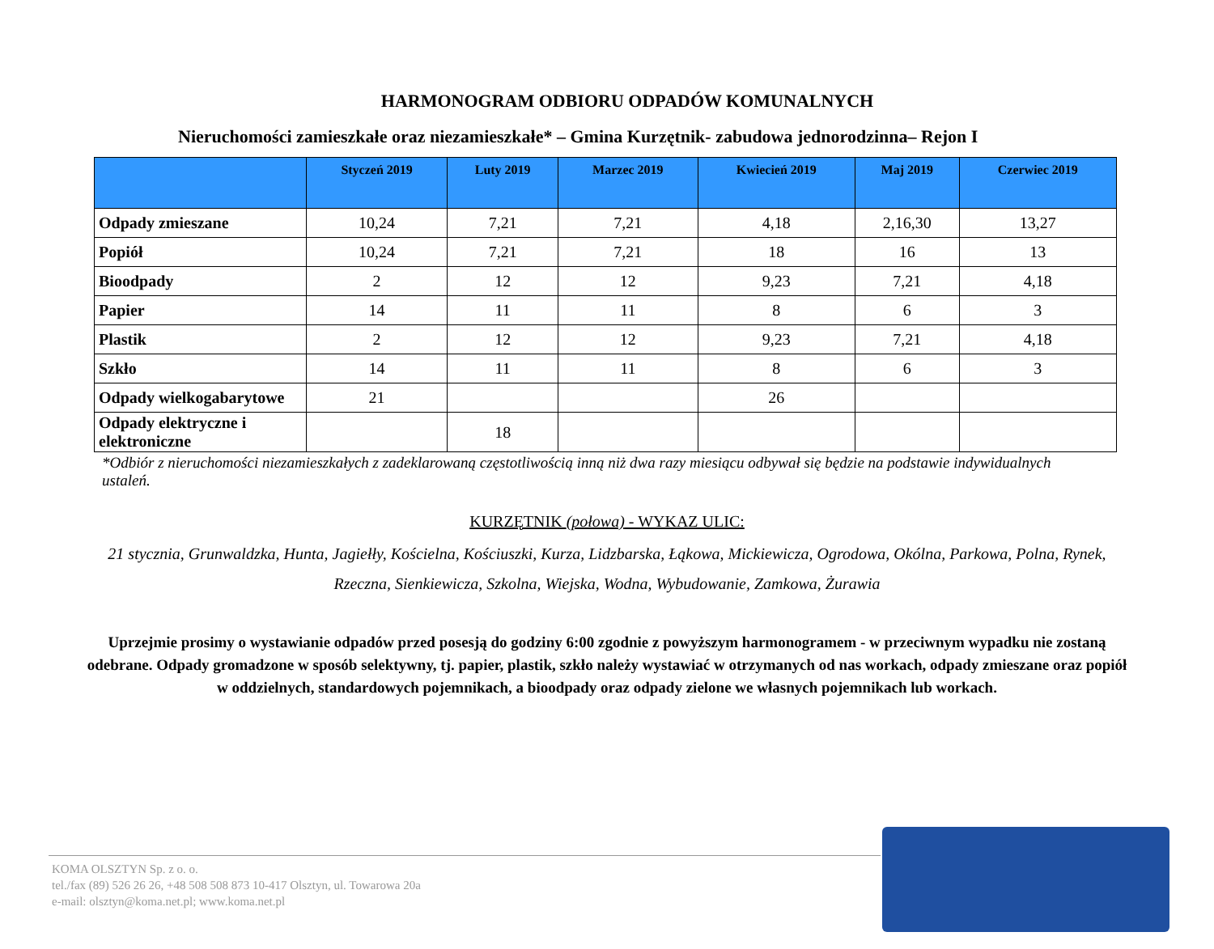HARMONOGRAM ODBIORU ODPADÓW KOMUNALNYCH
Nieruchomości zamieszkałe oraz niezamieszkałe* – Gmina Kurzętnik- zabudowa jednorodzinna– Rejon I
| | Styczeń 2019 | Luty 2019 | Marzec 2019 | Kwiecień 2019 | Maj 2019 | Czerwiec 2019 |
| --- | --- | --- | --- | --- | --- | --- |
| Odpady zmieszane | 10,24 | 7,21 | 7,21 | 4,18 | 2,16,30 | 13,27 |
| Popiół | 10,24 | 7,21 | 7,21 | 18 | 16 | 13 |
| Bioodpady | 2 | 12 | 12 | 9,23 | 7,21 | 4,18 |
| Papier | 14 | 11 | 11 | 8 | 6 | 3 |
| Plastik | 2 | 12 | 12 | 9,23 | 7,21 | 4,18 |
| Szkło | 14 | 11 | 11 | 8 | 6 | 3 |
| Odpady wielkogabarytowe | 21 | | | 26 | | |
| Odpady elektryczne i elektroniczne | | 18 | | | | |
*Odbiór z nieruchomości niezamieszkałych z zadeklarowaną częstotliwością inną niż dwa razy miesiącu odbywał się będzie na podstawie indywidualnych ustaleń.
KURZĘTNIK (połowa) - WYKAZ ULIC:
21 stycznia, Grunwaldzka, Hunta, Jagiełły, Kościelna, Kościuszki, Kurza, Lidzbarska, Łąkowa, Mickiewicza, Ogrodowa, Okólna, Parkowa, Polna, Rynek, Rzeczna, Sienkiewicza, Szkolna, Wiejska, Wodna, Wybudowanie, Zamkowa, Żurawia
Uprzejmie prosimy o wystawianie odpadów przed posesją do godziny 6:00 zgodnie z powyższym harmonogramem - w przeciwnym wypadku nie zostaną odebrane. Odpady gromadzone w sposób selektywny, tj. papier, plastik, szkło należy wystawiać w otrzymanych od nas workach, odpady zmieszane oraz popiół w oddzielnych, standardowych pojemnikach, a bioodpady oraz odpady zielone we własnych pojemnikach lub workach.
KOMA OLSZTYN Sp. z o. o.
tel./fax (89) 526 26 26, +48 508 508 873 10-417 Olsztyn, ul. Towarowa 20a
e-mail: olsztyn@koma.net.pl; www.koma.net.pl